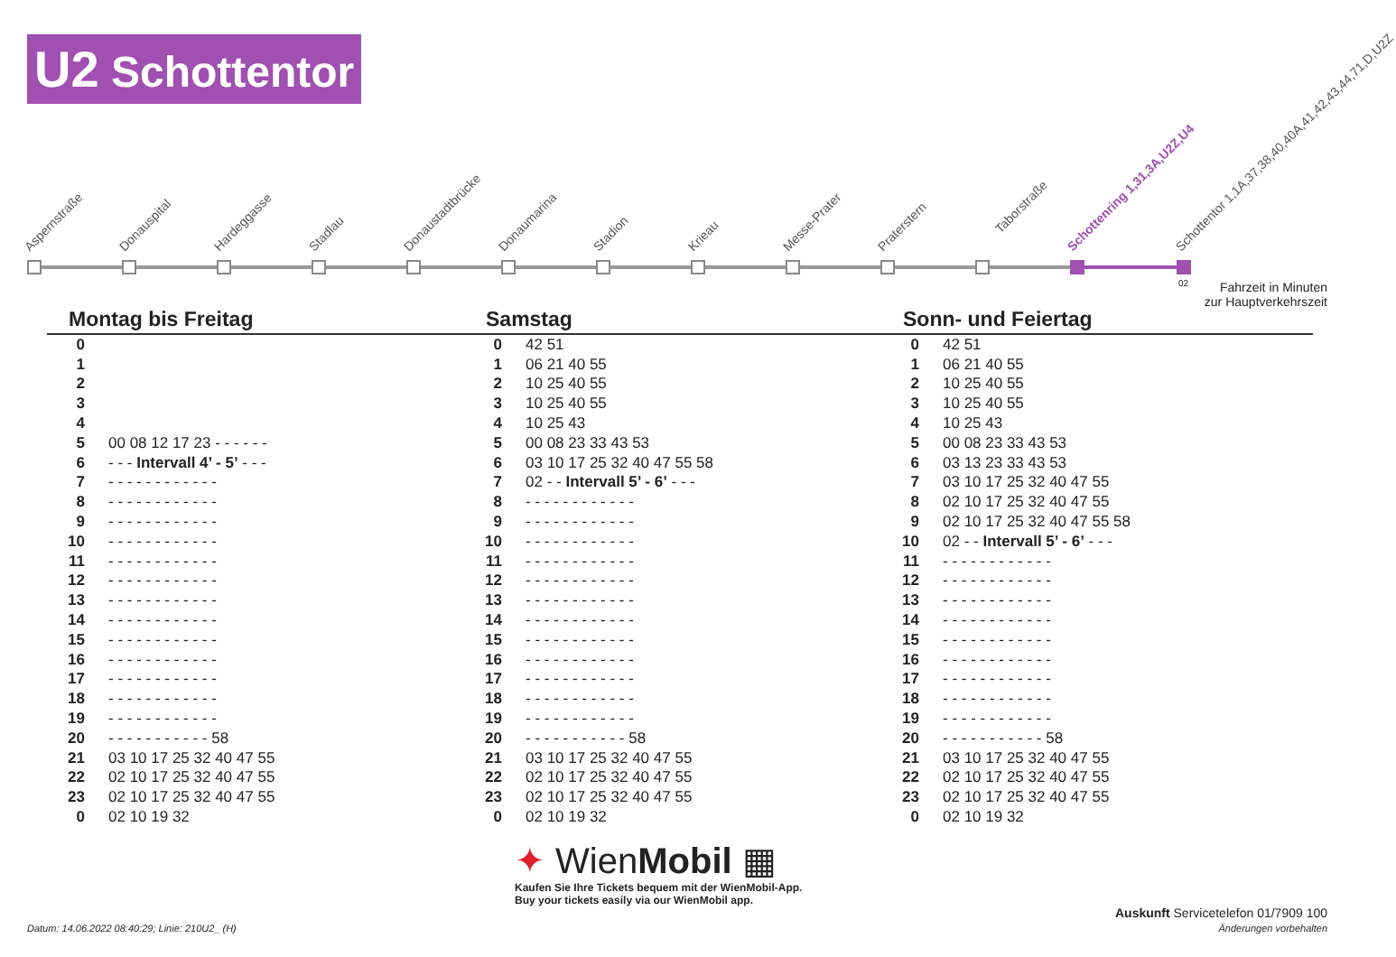U2 Schottentor
Aspernstraße Donauspital Hardeggasse Stadlau Donaustadtbrücke Donaumarina Stadion Krieau Messe-Prater Praterstern
Taborstraße
Schottenring 1,31,3A,U2Z,U4 Schottentor 1,1A,37,38,40,40A,41,42,43,44,71,D,U2Z
02
Fahrzeit in Minuten
zur Hauptverkehrszeit
Montag bis Freitag
| 0 | |
| 1 | |
| 2 | |
| 3 | |
| 4 | |
| 5 | 00 08 12 17 23 - - - - - - |
| 6 | - - - Intervall 4’ - 5’ - - - |
| 7 | - - - - - - - - - - - - |
| 8 | - - - - - - - - - - - - |
| 9 | - - - - - - - - - - - - |
| 10 | - - - - - - - - - - - - |
| 11 | - - - - - - - - - - - - |
| 12 | - - - - - - - - - - - - |
| 13 | - - - - - - - - - - - - |
| 14 | - - - - - - - - - - - - |
| 15 | - - - - - - - - - - - - |
| 16 | - - - - - - - - - - - - |
| 17 | - - - - - - - - - - - - |
| 18 | - - - - - - - - - - - - |
| 19 | - - - - - - - - - - - - |
| 20 | - - - - - - - - - - - 58 |
| 21 | 03 10 17 25 32 40 47 55 |
| 22 | 02 10 17 25 32 40 47 55 |
| 23 | 02 10 17 25 32 40 47 55 |
| 0 | 02 10 19 32 |
Samstag
| 0 | 42 51 |
| 1 | 06 21 40 55 |
| 2 | 10 25 40 55 |
| 3 | 10 25 40 55 |
| 4 | 10 25 43 |
| 5 | 00 08 23 33 43 53 |
| 6 | 03 10 17 25 32 40 47 55 58 |
| 7 | 02 - - Intervall 5’ - 6’ - - - |
| 8 | - - - - - - - - - - - - |
| 9 | - - - - - - - - - - - - |
| 10 | - - - - - - - - - - - - |
| 11 | - - - - - - - - - - - - |
| 12 | - - - - - - - - - - - - |
| 13 | - - - - - - - - - - - - |
| 14 | - - - - - - - - - - - - |
| 15 | - - - - - - - - - - - - |
| 16 | - - - - - - - - - - - - |
| 17 | - - - - - - - - - - - - |
| 18 | - - - - - - - - - - - - |
| 19 | - - - - - - - - - - - - |
| 20 | - - - - - - - - - - - 58 |
| 21 | 03 10 17 25 32 40 47 55 |
| 22 | 02 10 17 25 32 40 47 55 |
| 23 | 02 10 17 25 32 40 47 55 |
| 0 | 02 10 19 32 |
Sonn- und Feiertag
| 0 | 42 51 |
| 1 | 06 21 40 55 |
| 2 | 10 25 40 55 |
| 3 | 10 25 40 55 |
| 4 | 10 25 43 |
| 5 | 00 08 23 33 43 53 |
| 6 | 03 13 23 33 43 53 |
| 7 | 03 10 17 25 32 40 47 55 |
| 8 | 02 10 17 25 32 40 47 55 |
| 9 | 02 10 17 25 32 40 47 55 58 |
| 10 | 02 - - Intervall 5’ - 6’ - - - |
| 11 | - - - - - - - - - - - - |
| 12 | - - - - - - - - - - - - |
| 13 | - - - - - - - - - - - - |
| 14 | - - - - - - - - - - - - |
| 15 | - - - - - - - - - - - - |
| 16 | - - - - - - - - - - - - |
| 17 | - - - - - - - - - - - - |
| 18 | - - - - - - - - - - - - |
| 19 | - - - - - - - - - - - - |
| 20 | - - - - - - - - - - - 58 |
| 21 | 03 10 17 25 32 40 47 55 |
| 22 | 02 10 17 25 32 40 47 55 |
| 23 | 02 10 17 25 32 40 47 55 |
| 0 | 02 10 19 32 |
✦ WienMobil ▦
Kaufen Sie Ihre Tickets bequem mit der WienMobil-App.
Buy your tickets easily via our WienMobil app.
Datum: 14.06.2022 08:40:29; Linie: 210U2_ (H)
Auskunft Servicetelefon 01/7909 100
Änderungen vorbehalten